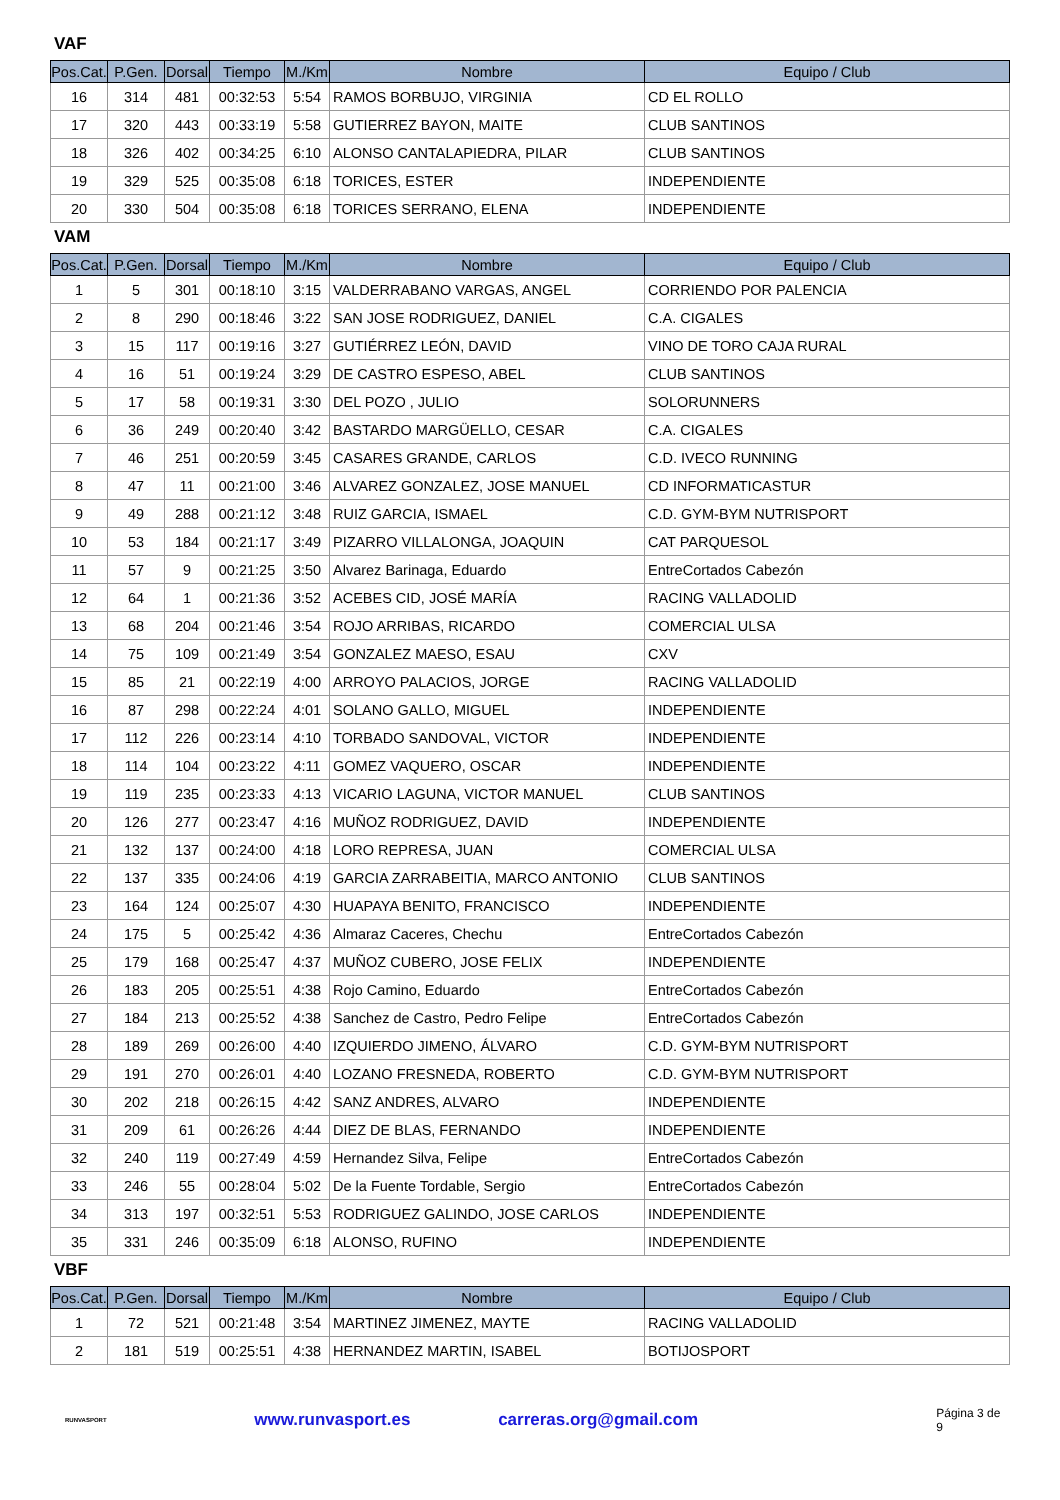VAF
| Pos.Cat. | P.Gen. | Dorsal | Tiempo | M./Km | Nombre | Equipo / Club |
| --- | --- | --- | --- | --- | --- | --- |
| 16 | 314 | 481 | 00:32:53 | 5:54 | RAMOS BORBUJO, VIRGINIA | CD EL ROLLO |
| 17 | 320 | 443 | 00:33:19 | 5:58 | GUTIERREZ BAYON, MAITE | CLUB SANTINOS |
| 18 | 326 | 402 | 00:34:25 | 6:10 | ALONSO CANTALAPIEDRA, PILAR | CLUB SANTINOS |
| 19 | 329 | 525 | 00:35:08 | 6:18 | TORICES, ESTER | INDEPENDIENTE |
| 20 | 330 | 504 | 00:35:08 | 6:18 | TORICES SERRANO, ELENA | INDEPENDIENTE |
VAM
| Pos.Cat. | P.Gen. | Dorsal | Tiempo | M./Km | Nombre | Equipo / Club |
| --- | --- | --- | --- | --- | --- | --- |
| 1 | 5 | 301 | 00:18:10 | 3:15 | VALDERRABANO VARGAS, ANGEL | CORRIENDO POR PALENCIA |
| 2 | 8 | 290 | 00:18:46 | 3:22 | SAN JOSE RODRIGUEZ, DANIEL | C.A. CIGALES |
| 3 | 15 | 117 | 00:19:16 | 3:27 | GUTIÉRREZ LEÓN, DAVID | VINO DE TORO CAJA RURAL |
| 4 | 16 | 51 | 00:19:24 | 3:29 | DE CASTRO ESPESO, ABEL | CLUB SANTINOS |
| 5 | 17 | 58 | 00:19:31 | 3:30 | DEL POZO , JULIO | SOLORUNNERS |
| 6 | 36 | 249 | 00:20:40 | 3:42 | BASTARDO MARGÜELLO, CESAR | C.A. CIGALES |
| 7 | 46 | 251 | 00:20:59 | 3:45 | CASARES GRANDE, CARLOS | C.D. IVECO RUNNING |
| 8 | 47 | 11 | 00:21:00 | 3:46 | ALVAREZ GONZALEZ, JOSE MANUEL | CD INFORMATICASTUR |
| 9 | 49 | 288 | 00:21:12 | 3:48 | RUIZ GARCIA, ISMAEL | C.D. GYM-BYM NUTRISPORT |
| 10 | 53 | 184 | 00:21:17 | 3:49 | PIZARRO VILLALONGA, JOAQUIN | CAT PARQUESOL |
| 11 | 57 | 9 | 00:21:25 | 3:50 | Alvarez Barinaga, Eduardo | EntreCortados Cabezón |
| 12 | 64 | 1 | 00:21:36 | 3:52 | ACEBES CID, JOSÉ MARÍA | RACING VALLADOLID |
| 13 | 68 | 204 | 00:21:46 | 3:54 | ROJO ARRIBAS, RICARDO | COMERCIAL ULSA |
| 14 | 75 | 109 | 00:21:49 | 3:54 | GONZALEZ MAESO, ESAU | CXV |
| 15 | 85 | 21 | 00:22:19 | 4:00 | ARROYO PALACIOS, JORGE | RACING VALLADOLID |
| 16 | 87 | 298 | 00:22:24 | 4:01 | SOLANO GALLO, MIGUEL | INDEPENDIENTE |
| 17 | 112 | 226 | 00:23:14 | 4:10 | TORBADO SANDOVAL, VICTOR | INDEPENDIENTE |
| 18 | 114 | 104 | 00:23:22 | 4:11 | GOMEZ VAQUERO, OSCAR | INDEPENDIENTE |
| 19 | 119 | 235 | 00:23:33 | 4:13 | VICARIO LAGUNA, VICTOR MANUEL | CLUB SANTINOS |
| 20 | 126 | 277 | 00:23:47 | 4:16 | MUÑOZ RODRIGUEZ, DAVID | INDEPENDIENTE |
| 21 | 132 | 137 | 00:24:00 | 4:18 | LORO REPRESA, JUAN | COMERCIAL ULSA |
| 22 | 137 | 335 | 00:24:06 | 4:19 | GARCIA ZARRABEITIA, MARCO ANTONIO | CLUB SANTINOS |
| 23 | 164 | 124 | 00:25:07 | 4:30 | HUAPAYA BENITO, FRANCISCO | INDEPENDIENTE |
| 24 | 175 | 5 | 00:25:42 | 4:36 | Almaraz Caceres, Chechu | EntreCortados Cabezón |
| 25 | 179 | 168 | 00:25:47 | 4:37 | MUÑOZ CUBERO, JOSE FELIX | INDEPENDIENTE |
| 26 | 183 | 205 | 00:25:51 | 4:38 | Rojo Camino, Eduardo | EntreCortados Cabezón |
| 27 | 184 | 213 | 00:25:52 | 4:38 | Sanchez de Castro, Pedro Felipe | EntreCortados Cabezón |
| 28 | 189 | 269 | 00:26:00 | 4:40 | IZQUIERDO JIMENO, ÁLVARO | C.D. GYM-BYM NUTRISPORT |
| 29 | 191 | 270 | 00:26:01 | 4:40 | LOZANO FRESNEDA, ROBERTO | C.D. GYM-BYM NUTRISPORT |
| 30 | 202 | 218 | 00:26:15 | 4:42 | SANZ ANDRES, ALVARO | INDEPENDIENTE |
| 31 | 209 | 61 | 00:26:26 | 4:44 | DIEZ DE BLAS, FERNANDO | INDEPENDIENTE |
| 32 | 240 | 119 | 00:27:49 | 4:59 | Hernandez Silva, Felipe | EntreCortados Cabezón |
| 33 | 246 | 55 | 00:28:04 | 5:02 | De la Fuente Tordable, Sergio | EntreCortados Cabezón |
| 34 | 313 | 197 | 00:32:51 | 5:53 | RODRIGUEZ GALINDO, JOSE CARLOS | INDEPENDIENTE |
| 35 | 331 | 246 | 00:35:09 | 6:18 | ALONSO, RUFINO | INDEPENDIENTE |
VBF
| Pos.Cat. | P.Gen. | Dorsal | Tiempo | M./Km | Nombre | Equipo / Club |
| --- | --- | --- | --- | --- | --- | --- |
| 1 | 72 | 521 | 00:21:48 | 3:54 | MARTINEZ JIMENEZ, MAYTE | RACING VALLADOLID |
| 2 | 181 | 519 | 00:25:51 | 4:38 | HERNANDEZ MARTIN, ISABEL | BOTIJOSPORT |
RUNVASPORT
www.runvasport.es carreras.org@gmail.com Página 3 de 9